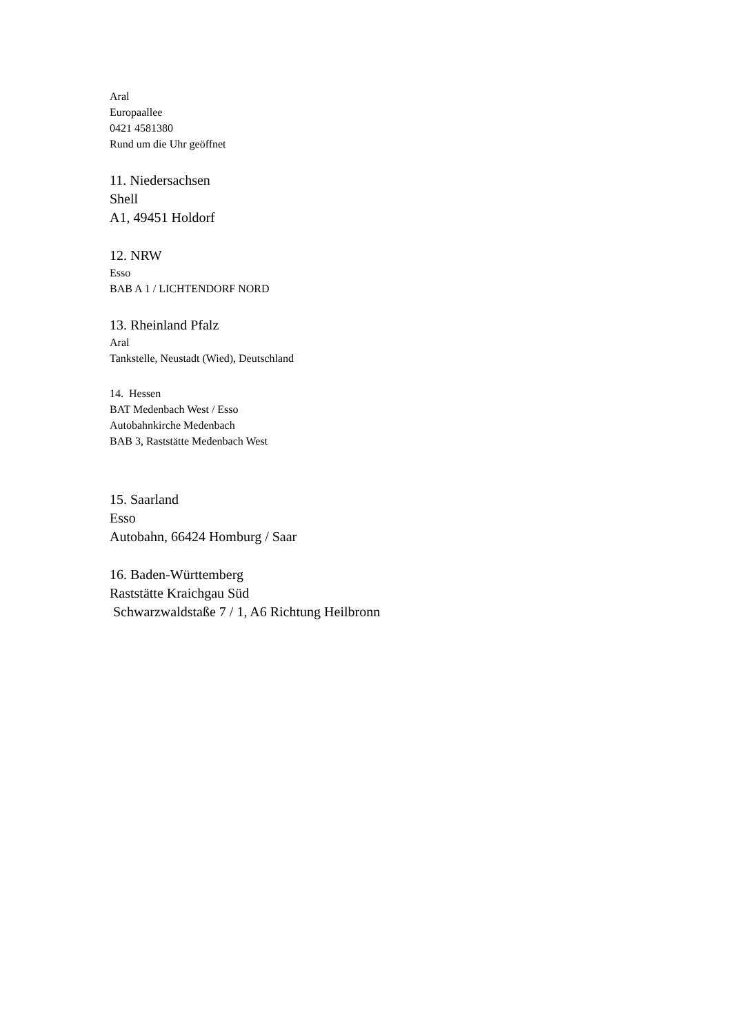Aral
Europaallee
0421 4581380
Rund um die Uhr geöffnet
11. Niedersachsen
Shell
A1, 49451 Holdorf
12. NRW
Esso
BAB A 1 / LICHTENDORF NORD
13. Rheinland Pfalz
Aral
Tankstelle, Neustadt (Wied), Deutschland
14. Hessen
BAT Medenbach West / Esso
Autobahnkirche Medenbach
BAB 3, Raststätte Medenbach West
15. Saarland
Esso
Autobahn, 66424 Homburg / Saar
16. Baden-Württemberg
Raststätte Kraichgau Süd
Schwarzwaldstaße 7 / 1, A6 Richtung Heilbronn